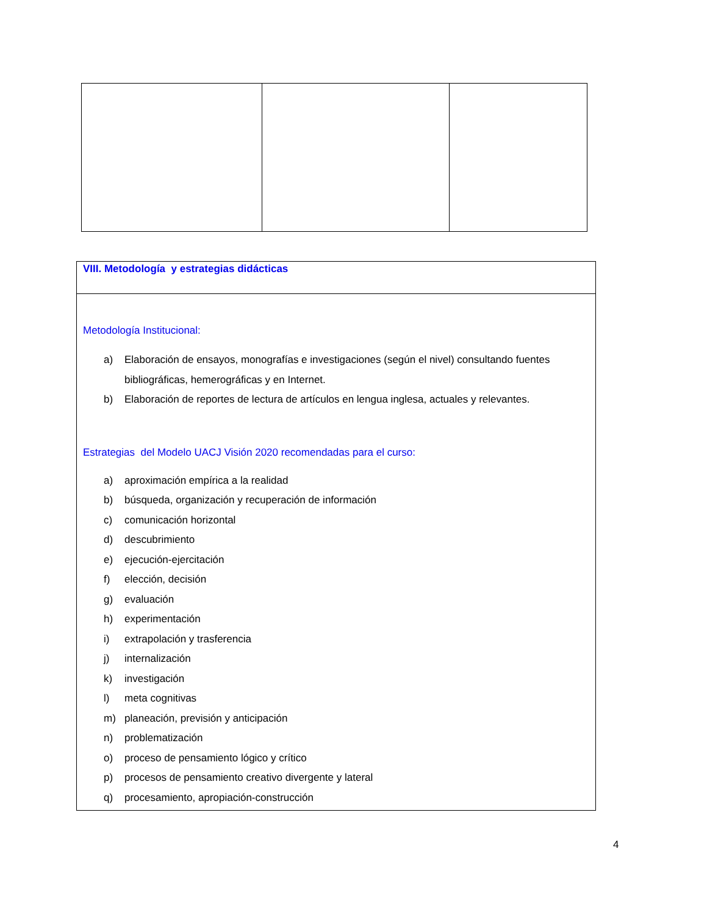| VIII. Metodología y estrategias didácticas |
| Metodología Institucional: a) Elaboración de ensayos, monografías e investigaciones (según el nivel) consultando fuentes bibliográficas, hemerográficas y en Internet. b) Elaboración de reportes de lectura de artículos en lengua inglesa, actuales y relevantes. Estrategias del Modelo UACJ Visión 2020 recomendadas para el curso: a) aproximación empírica a la realidad b) búsqueda, organización y recuperación de información c) comunicación horizontal d) descubrimiento e) ejecución-ejercitación f) elección, decisión g) evaluación h) experimentación i) extrapolación y trasferencia j) internalización k) investigación l) meta cognitivas m) planeación, previsión y anticipación n) problematización o) proceso de pensamiento lógico y crítico p) procesos de pensamiento creativo divergente y lateral q) procesamiento, apropiación-construcción |
4